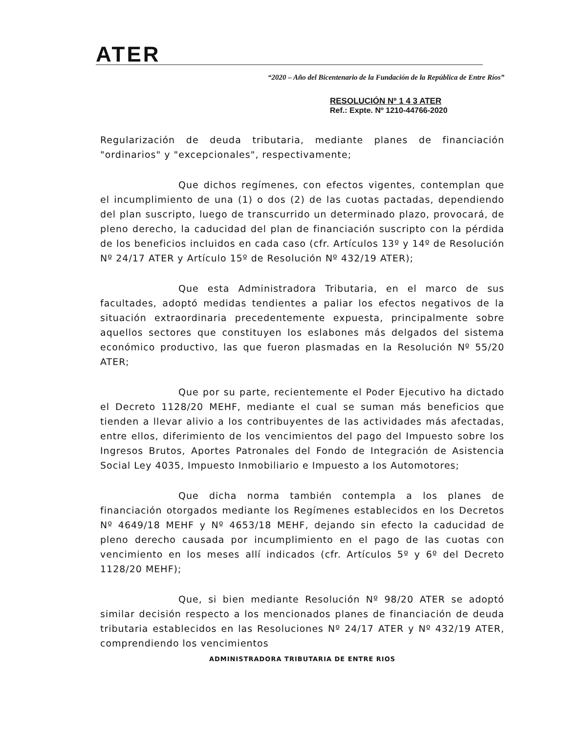ATER
“2020 – Año del Bicentenario de la Fundación de la República de Entre Ríos”
RESOLUCIÓN Nº 1 4 3 ATER
Ref.: Expte. Nº 1210-44766-2020
Regularización de deuda tributaria, mediante planes de financiación "ordinarios" y "excepcionales", respectivamente;
Que dichos regímenes, con efectos vigentes, contemplan que el incumplimiento de una (1) o dos (2) de las cuotas pactadas, dependiendo del plan suscripto, luego de transcurrido un determinado plazo, provocará, de pleno derecho, la caducidad del plan de financiación suscripto con la pérdida de los beneficios incluidos en cada caso (cfr. Artículos 13º y 14º de Resolución Nº 24/17 ATER y Artículo 15º de Resolución Nº 432/19 ATER);
Que esta Administradora Tributaria, en el marco de sus facultades, adoptó medidas tendientes a paliar los efectos negativos de la situación extraordinaria precedentemente expuesta, principalmente sobre aquellos sectores que constituyen los eslabones más delgados del sistema económico productivo, las que fueron plasmadas en la Resolución Nº 55/20 ATER;
Que por su parte, recientemente el Poder Ejecutivo ha dictado el Decreto 1128/20 MEHF, mediante el cual se suman más beneficios que tienden a llevar alivio a los contribuyentes de las actividades más afectadas, entre ellos, diferimiento de los vencimientos del pago del Impuesto sobre los Ingresos Brutos, Aportes Patronales del Fondo de Integración de Asistencia Social Ley 4035, Impuesto Inmobiliario e Impuesto a los Automotores;
Que dicha norma también contempla a los planes de financiación otorgados mediante los Regímenes establecidos en los Decretos Nº 4649/18 MEHF y Nº 4653/18 MEHF, dejando sin efecto la caducidad de pleno derecho causada por incumplimiento en el pago de las cuotas con vencimiento en los meses allí indicados (cfr. Artículos 5º y 6º del Decreto 1128/20 MEHF);
Que, si bien mediante Resolución Nº 98/20 ATER se adoptó similar decisión respecto a los mencionados planes de financiación de deuda tributaria establecidos en las Resoluciones Nº 24/17 ATER y Nº 432/19 ATER, comprendiendo los vencimientos
ADMINISTRADORA TRIBUTARIA DE ENTRE RIOS